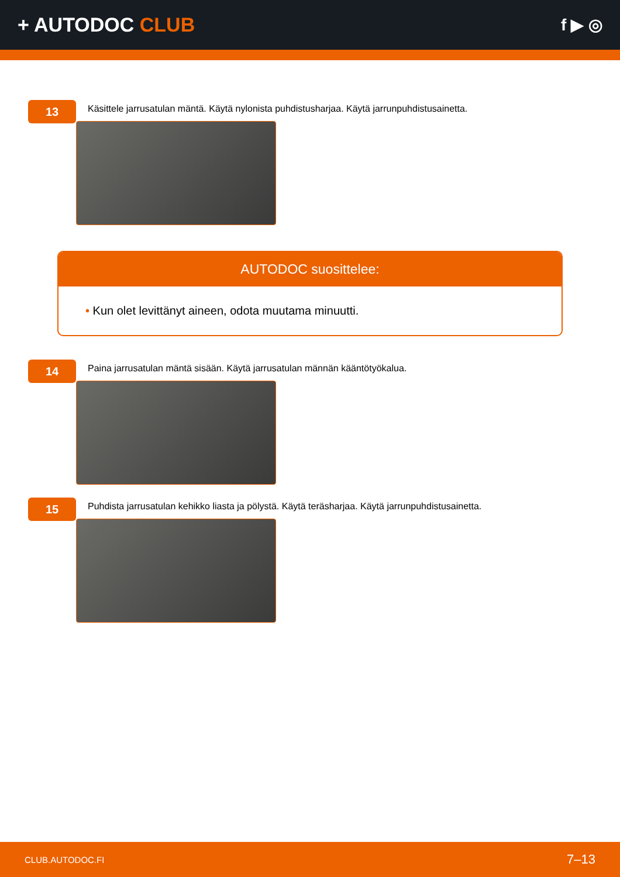+ AUTODOC CLUB
f ▶ ◎
13
Käsittele jarrusatulan mäntä. Käytä nylonista puhdistusharjaa. Käytä jarrunpuhdistusainetta.
AUTODOC suosittelee:
• Kun olet levittänyt aineen, odota muutama minuutti.
14
Paina jarrusatulan mäntä sisään. Käytä jarrusatulan männän kääntötyökalua.
15
Puhdista jarrusatulan kehikko liasta ja pölystä. Käytä teräsharjaa. Käytä jarrunpuhdistusainetta.
CLUB.AUTODOC.FI 7–13